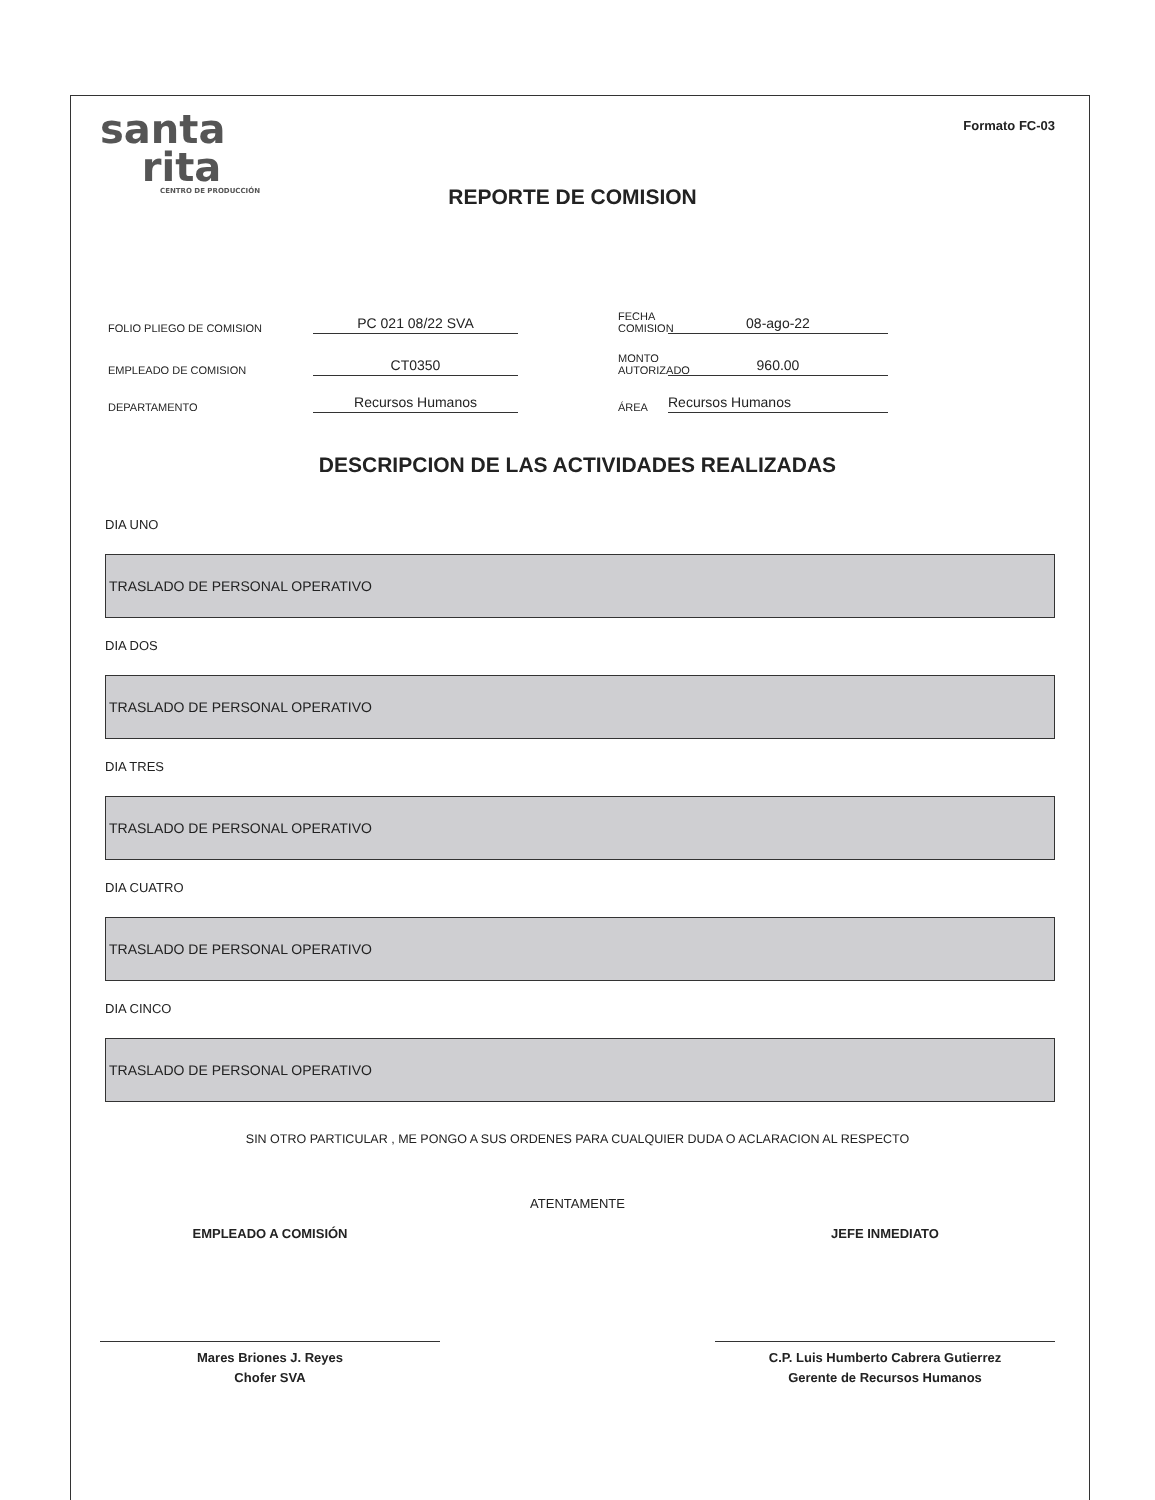santa
rita
CENTRO DE PRODUCCIÓN
REPORTE DE COMISION
Formato FC-03
FOLIO PLIEGO DE COMISION
PC 021 08/22 SVA
FECHA COMISION
08-ago-22
EMPLEADO DE COMISION
CT0350
MONTO AUTORIZADO
960.00
DEPARTAMENTO
Recursos Humanos
ÁREA
Recursos Humanos
DESCRIPCION DE LAS ACTIVIDADES REALIZADAS
DIA UNO
TRASLADO DE PERSONAL OPERATIVO
DIA DOS
TRASLADO DE PERSONAL OPERATIVO
DIA TRES
TRASLADO DE PERSONAL OPERATIVO
DIA CUATRO
TRASLADO DE PERSONAL OPERATIVO
DIA CINCO
TRASLADO DE PERSONAL OPERATIVO
SIN OTRO PARTICULAR , ME PONGO A SUS ORDENES PARA CUALQUIER DUDA O ACLARACION AL RESPECTO
ATENTAMENTE
EMPLEADO A COMISIÓN
Mares Briones J. Reyes
Chofer SVA
JEFE INMEDIATO
C.P. Luis Humberto Cabrera Gutierrez
Gerente de Recursos Humanos